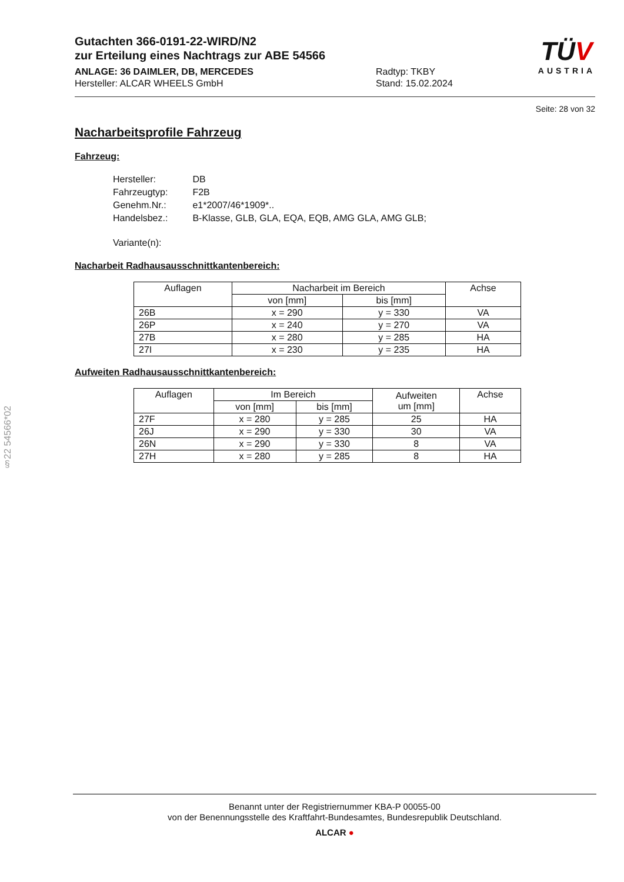TÜV
AUSTRIA
Gutachten 366-0191-22-WIRD/N2
zur Erteilung eines Nachtrags zur ABE 54566
ANLAGE: 36 DAIMLER, DB, MERCEDES
Hersteller: ALCAR WHEELS GmbH
Radtyp: TKBY
Stand: 15.02.2024
Seite: 28 von 32
Nacharbeitsprofile Fahrzeug
Fahrzeug:
| Hersteller: | DB |
| Fahrzeugtyp: | F2B |
| Genehm.Nr.: | e1*2007/46*1909*.. |
| Handelsbez.: | B-Klasse, GLB, GLA, EQA, EQB, AMG GLA, AMG GLB; |
| Variante(n): | |
Nacharbeit Radhausausschnittkantenbereich:
| Auflagen | Nacharbeit im Bereich | | Achse |
| --- | --- | --- | --- |
| | von [mm] | bis [mm] | |
| 26B | x = 290 | y = 330 | VA |
| 26P | x = 240 | y = 270 | VA |
| 27B | x = 280 | y = 285 | HA |
| 27I | x = 230 | y = 235 | HA |
Aufweiten Radhausausschnittkantenbereich:
| Auflagen | Im Bereich | | Aufweiten um [mm] | Achse |
| --- | --- | --- | --- | --- |
| | von [mm] | bis [mm] | | |
| 27F | x = 280 | y = 285 | 25 | HA |
| 26J | x = 290 | y = 330 | 30 | VA |
| 26N | x = 290 | y = 330 | 8 | VA |
| 27H | x = 280 | y = 285 | 8 | HA |
§22 54566*02
Benannt unter der Registriernummer KBA-P 00055-00
von der Benennungsstelle des Kraftfahrt-Bundesamtes, Bundesrepublik Deutschland.
ALCAR ●